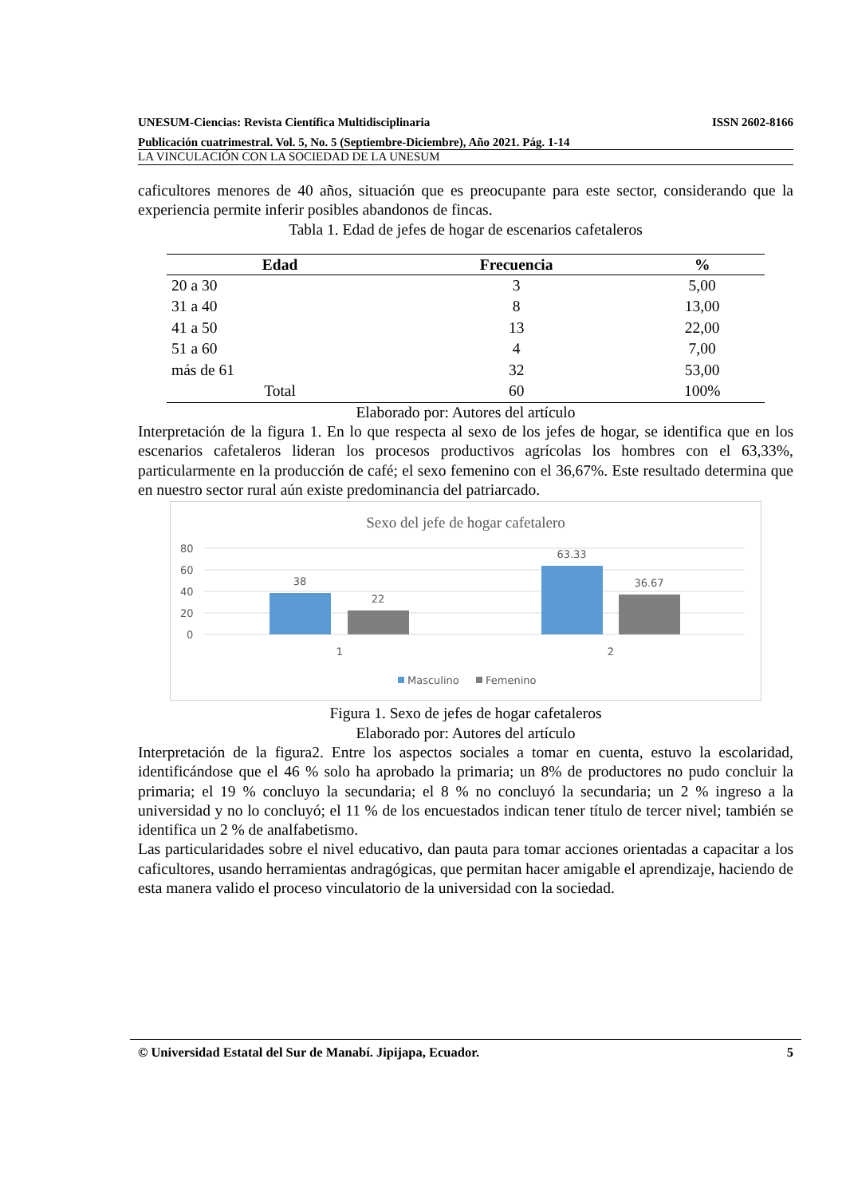UNESUM-Ciencias: Revista Científica Multidisciplinaria ISSN 2602-8166
Publicación cuatrimestral. Vol. 5, No. 5 (Septiembre-Diciembre), Año 2021. Pág. 1-14
LA VINCULACIÓN CON LA SOCIEDAD DE LA UNESUM
caficultores menores de 40 años, situación que es preocupante para este sector, considerando que la experiencia permite inferir posibles abandonos de fincas.
Tabla 1. Edad de jefes de hogar de escenarios cafetaleros
| Edad | Frecuencia | % |
| --- | --- | --- |
| 20 a 30 | 3 | 5,00 |
| 31 a 40 | 8 | 13,00 |
| 41 a 50 | 13 | 22,00 |
| 51 a 60 | 4 | 7,00 |
| más de 61 | 32 | 53,00 |
| Total | 60 | 100% |
Elaborado por: Autores del artículo
Interpretación de la figura 1. En lo que respecta al sexo de los jefes de hogar, se identifica que en los escenarios cafetaleros lideran los procesos productivos agrícolas los hombres con el 63,33%, particularmente en la producción de café; el sexo femenino con el 36,67%. Este resultado determina que en nuestro sector rural aún existe predominancia del patriarcado.
Sexo del jefe de hogar cafetalero
80
60
40
20
0
38
22
63.33
36.67
1
2
Masculino
Femenino
Figura 1. Sexo de jefes de hogar cafetaleros
Elaborado por: Autores del artículo
Interpretación de la figura2. Entre los aspectos sociales a tomar en cuenta, estuvo la escolaridad, identificándose que el 46 % solo ha aprobado la primaria; un 8% de productores no pudo concluir la primaria; el 19 % concluyo la secundaria; el 8 % no concluyó la secundaria; un 2 % ingreso a la universidad y no lo concluyó; el 11 % de los encuestados indican tener título de tercer nivel; también se identifica un 2 % de analfabetismo.
Las particularidades sobre el nivel educativo, dan pauta para tomar acciones orientadas a capacitar a los caficultores, usando herramientas andragógicas, que permitan hacer amigable el aprendizaje, haciendo de esta manera valido el proceso vinculatorio de la universidad con la sociedad.
© Universidad Estatal del Sur de Manabí. Jipijapa, Ecuador. 5